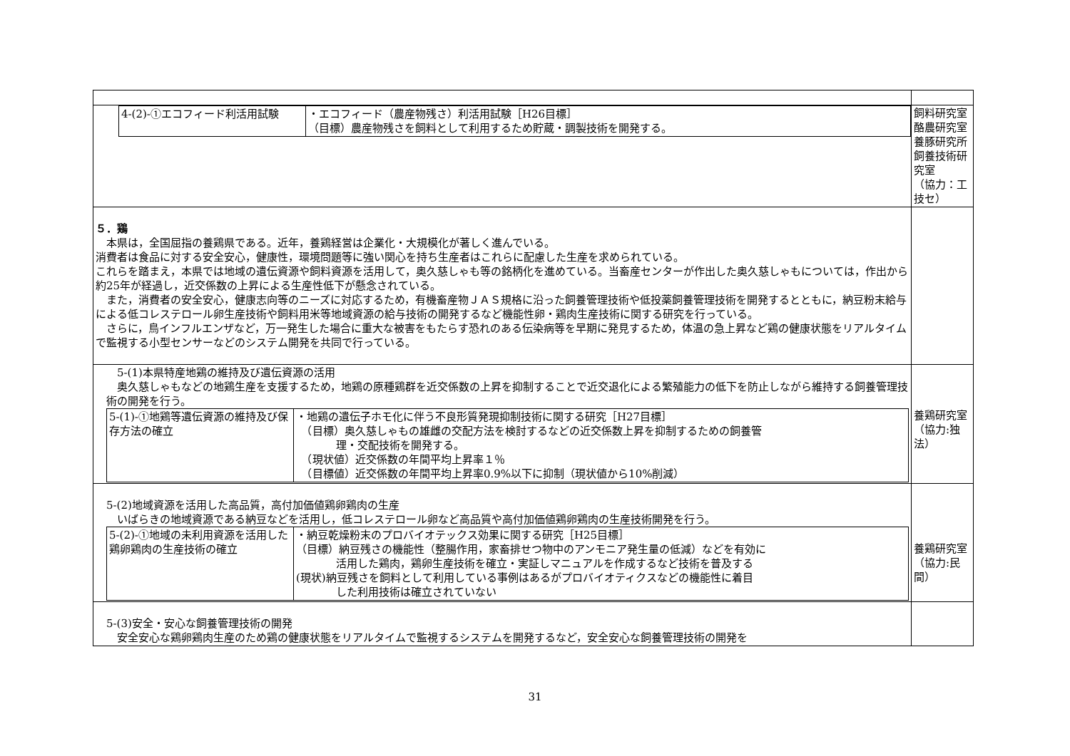| / 4-(2)-①エコフィード利活用試験 / ・エコフィード（農産物残さ）利活用試験［H26目標］ （目標）農産物残さを飼料として利用するため貯蔵・調製技術を開発する。 / | 飼料研究室 酪農研究室 養豚研究所 飼養技術研究室 （協力：工技セ） |
| ５．鶏 本県は，全国屈指の養鶏県である。近年，養鶏経営は企業化・大規模化が著しく進んでいる。 消費者は食品に対する安全安心，健康性，環境問題等に強い関心を持ち生産者はこれらに配慮した生産を求められている。 これらを踏まえ，本県では地域の遺伝資源や飼料資源を活用して，奥久慈しゃも等の銘柄化を進めている。当畜産センターが作出した奥久慈しゃもについては，作出から約25年が経過し，近交係数の上昇による生産性低下が懸念されている。 また，消費者の安全安心，健康志向等のニーズに対応するため，有機畜産物ＪＡＳ規格に沿った飼養管理技術や低投薬飼養管理技術を開発するとともに，納豆粉末給与による低コレステロール卵生産技術や飼料用米等地域資源の給与技術の開発するなど機能性卵・鶏肉生産技術に関する研究を行っている。 さらに，鳥インフルエンザなど，万一発生した場合に重大な被害をもたらす恐れのある伝染病等を早期に発見するため，体温の急上昇など鶏の健康状態をリアルタイムで監視する小型センサーなどのシステム開発を共同で行っている。 | |
| 5-(1)本県特産地鶏の維持及び遺伝資源の活用 奥久慈しゃもなどの地鶏生産を支援するため，地鶏の原種鶏群を近交係数の上昇を抑制することで近交退化による繁殖能力の低下を防止しながら維持する飼養管理技術の開発を行う。 / 5-(1)-①地鶏等遺伝資源の維持及び保存方法の確立 / ・地鶏の遺伝子ホモ化に伴う不良形質発現抑制技術に関する研究［H27目標］ （目標）奥久慈しゃもの雄雌の交配方法を検討するなどの近交係数上昇を抑制するための飼養管 理・交配技術を開発する。 （現状値）近交係数の年間平均上昇率１％ （目標値）近交係数の年間平均上昇率0.9%以下に抑制（現状値から10%削減） / | 養鶏研究室 （協力:独法） |
| 5-(2)地域資源を活用した高品質，高付加価値鶏卵鶏肉の生産 いばらきの地域資源である納豆などを活用し，低コレステロール卵など高品質や高付加価値鶏卵鶏肉の生産技術開発を行う。 / 5-(2)-①地域の未利用資源を活用した鶏卵鶏肉の生産技術の確立 / ・納豆乾燥粉末のプロバイオテックス効果に関する研究［H25目標］ （目標）納豆残さの機能性（整腸作用，家畜排せつ物中のアンモニア発生量の低減）などを有効に 活用した鶏肉，鶏卵生産技術を確立・実証しマニュアルを作成するなど技術を普及する (現状)納豆残さを飼料として利用している事例はあるがプロバイオティクスなどの機能性に着目 した利用技術は確立されていない / | 養鶏研究室 （協力:民間） |
| 5-(3)安全・安心な飼養管理技術の開発 安全安心な鶏卵鶏肉生産のため鶏の健康状態をリアルタイムで監視するシステムを開発するなど，安全安心な飼養管理技術の開発を | |
31